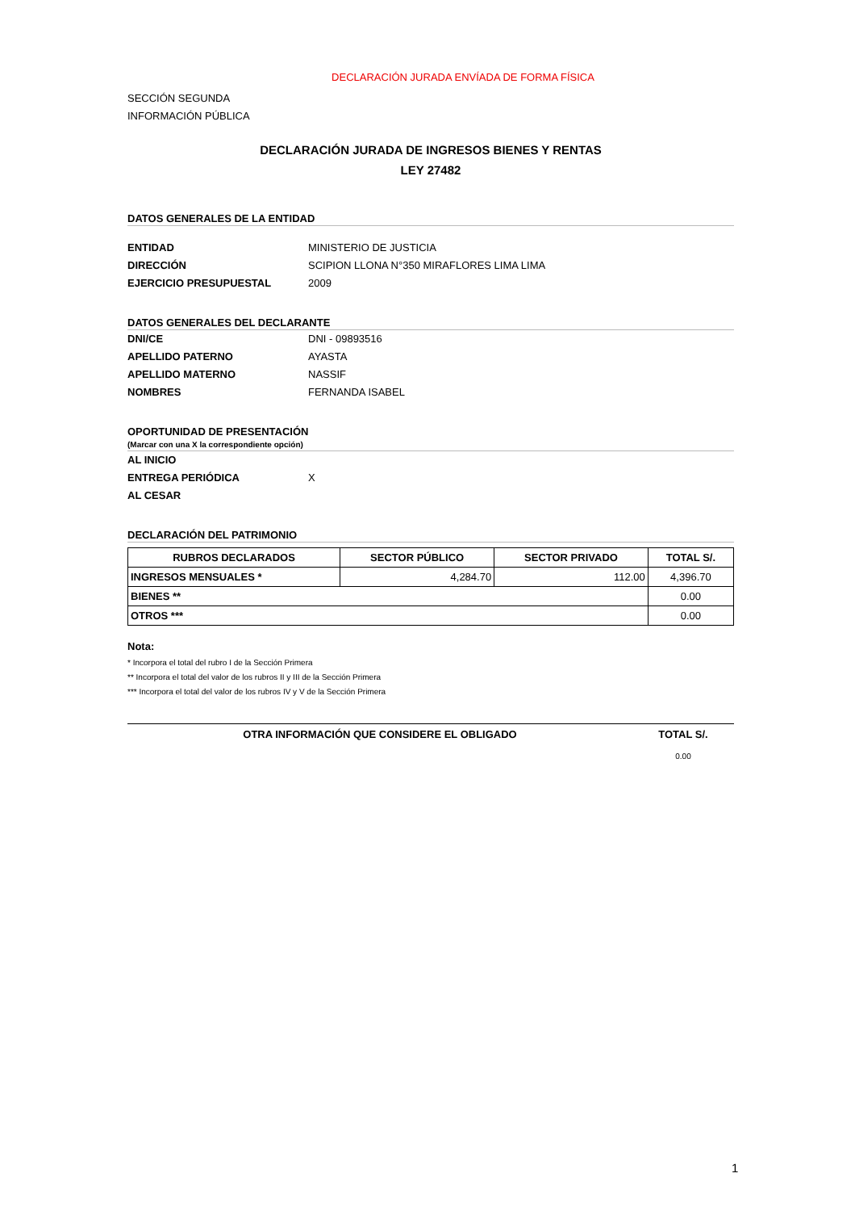DECLARACIÓN JURADA ENVÍADA DE FORMA FÍSICA
SECCIÓN SEGUNDA
INFORMACIÓN PÚBLICA
DECLARACIÓN JURADA DE INGRESOS BIENES Y RENTAS
LEY 27482
DATOS GENERALES DE LA ENTIDAD
ENTIDAD MINISTERIO DE JUSTICIA
DIRECCIÓN SCIPION LLONA N°350 MIRAFLORES LIMA LIMA
EJERCICIO PRESUPUESTAL 2009
DATOS GENERALES DEL DECLARANTE
DNI/CE DNI - 09893516
APELLIDO PATERNO AYASTA
APELLIDO MATERNO NASSIF
NOMBRES FERNANDA ISABEL
OPORTUNIDAD DE PRESENTACIÓN
(Marcar con una X la correspondiente opción)
AL INICIO
ENTREGA PERIÓDICA X
AL CESAR
DECLARACIÓN DEL PATRIMONIO
| RUBROS DECLARADOS | SECTOR PÚBLICO | SECTOR PRIVADO | TOTAL S/. |
| --- | --- | --- | --- |
| INGRESOS MENSUALES * | 4,284.70 | 112.00 | 4,396.70 |
| BIENES ** | | | 0.00 |
| OTROS *** | | | 0.00 |
Nota:
* Incorpora el total del rubro I de la Sección Primera
** Incorpora el total del valor de los rubros II y III de la Sección Primera
*** Incorpora el total del valor de los rubros IV y V de la Sección Primera
OTRA INFORMACIÓN QUE CONSIDERE EL OBLIGADO TOTAL S/.
0.00
1